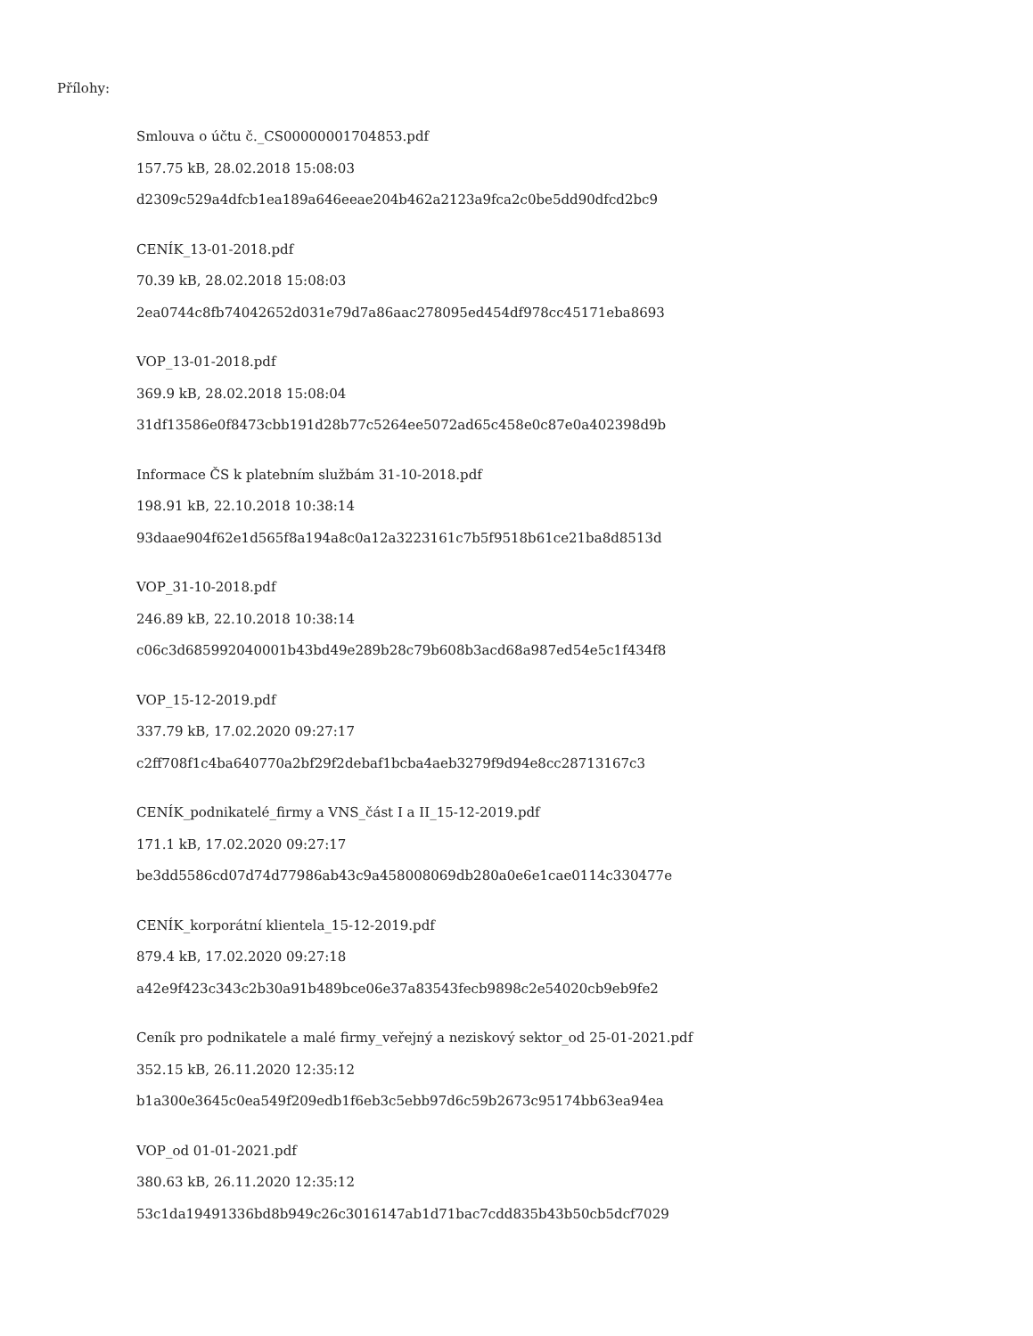Přílohy:
Smlouva o účtu č._CS00000001704853.pdf
157.75 kB, 28.02.2018 15:08:03
d2309c529a4dfcb1ea189a646eeae204b462a2123a9fca2c0be5dd90dfcd2bc9
CENÍK_13-01-2018.pdf
70.39 kB, 28.02.2018 15:08:03
2ea0744c8fb74042652d031e79d7a86aac278095ed454df978cc45171eba8693
VOP_13-01-2018.pdf
369.9 kB, 28.02.2018 15:08:04
31df13586e0f8473cbb191d28b77c5264ee5072ad65c458e0c87e0a402398d9b
Informace ČS k platebním službám 31-10-2018.pdf
198.91 kB, 22.10.2018 10:38:14
93daae904f62e1d565f8a194a8c0a12a3223161c7b5f9518b61ce21ba8d8513d
VOP_31-10-2018.pdf
246.89 kB, 22.10.2018 10:38:14
c06c3d685992040001b43bd49e289b28c79b608b3acd68a987ed54e5c1f434f8
VOP_15-12-2019.pdf
337.79 kB, 17.02.2020 09:27:17
c2ff708f1c4ba640770a2bf29f2debaf1bcba4aeb3279f9d94e8cc28713167c3
CENÍK_podnikatelé_firmy a VNS_část I a II_15-12-2019.pdf
171.1 kB, 17.02.2020 09:27:17
be3dd5586cd07d74d77986ab43c9a458008069db280a0e6e1cae0114c330477e
CENÍK_korporátní klientela_15-12-2019.pdf
879.4 kB, 17.02.2020 09:27:18
a42e9f423c343c2b30a91b489bce06e37a83543fecb9898c2e54020cb9eb9fe2
Ceník pro podnikatele a malé firmy_veřejný a neziskový sektor_od 25-01-2021.pdf
352.15 kB, 26.11.2020 12:35:12
b1a300e3645c0ea549f209edb1f6eb3c5ebb97d6c59b2673c95174bb63ea94ea
VOP_od 01-01-2021.pdf
380.63 kB, 26.11.2020 12:35:12
53c1da19491336bd8b949c26c3016147ab1d71bac7cdd835b43b50cb5dcf7029